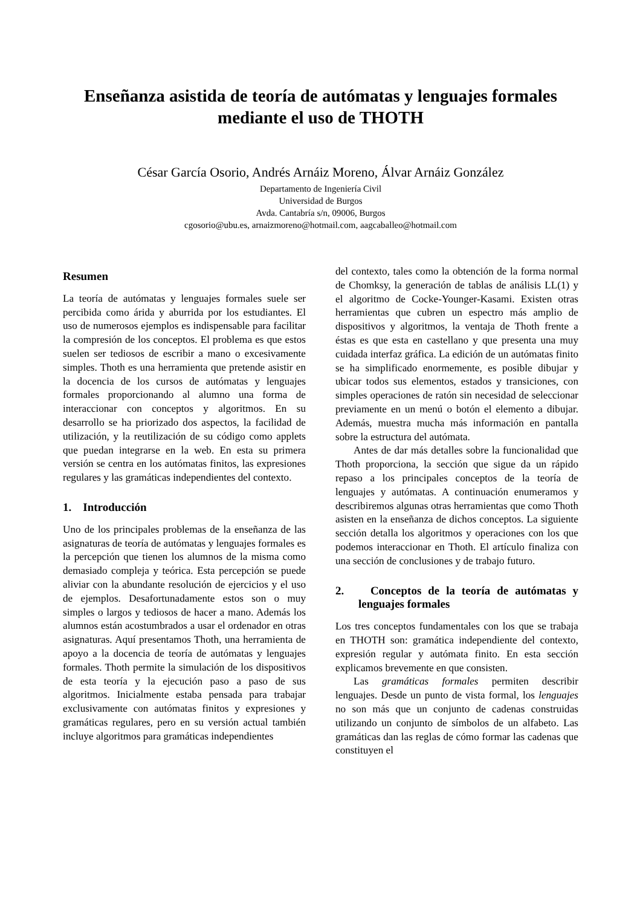Enseñanza asistida de teoría de autómatas y lenguajes formales
mediante el uso de THOTH
César García Osorio, Andrés Arnáiz Moreno, Álvar Arnáiz González
Departamento de Ingeniería Civil
Universidad de Burgos
Avda. Cantabría s/n, 09006, Burgos
cgosorio@ubu.es, arnaizmoreno@hotmail.com, aagcaballeo@hotmail.com
Resumen
La teoría de autómatas y lenguajes formales suele ser percibida como árida y aburrida por los estudiantes. El uso de numerosos ejemplos es indispensable para facilitar la compresión de los conceptos. El problema es que estos suelen ser tediosos de escribir a mano o excesivamente simples. Thoth es una herramienta que pretende asistir en la docencia de los cursos de autómatas y lenguajes formales proporcionando al alumno una forma de interaccionar con conceptos y algoritmos. En su desarrollo se ha priorizado dos aspectos, la facilidad de utilización, y la reutilización de su código como applets que puedan integrarse en la web. En esta su primera versión se centra en los autómatas finitos, las expresiones regulares y las gramáticas independientes del contexto.
1. Introducción
Uno de los principales problemas de la enseñanza de las asignaturas de teoría de autómatas y lenguajes formales es la percepción que tienen los alumnos de la misma como demasiado compleja y teórica. Esta percepción se puede aliviar con la abundante resolución de ejercicios y el uso de ejemplos. Desafortunadamente estos son o muy simples o largos y tediosos de hacer a mano. Además los alumnos están acostumbrados a usar el ordenador en otras asignaturas. Aquí presentamos Thoth, una herramienta de apoyo a la docencia de teoría de autómatas y lenguajes formales. Thoth permite la simulación de los dispositivos de esta teoría y la ejecución paso a paso de sus algoritmos. Inicialmente estaba pensada para trabajar exclusivamente con autómatas finitos y expresiones y gramáticas regulares, pero en su versión actual también incluye algoritmos para gramáticas independientes
del contexto, tales como la obtención de la forma normal de Chomksy, la generación de tablas de análisis LL(1) y el algoritmo de Cocke-Younger-Kasami. Existen otras herramientas que cubren un espectro más amplio de dispositivos y algoritmos, la ventaja de Thoth frente a éstas es que esta en castellano y que presenta una muy cuidada interfaz gráfica. La edición de un autómatas finito se ha simplificado enormemente, es posible dibujar y ubicar todos sus elementos, estados y transiciones, con simples operaciones de ratón sin necesidad de seleccionar previamente en un menú o botón el elemento a dibujar. Además, muestra mucha más información en pantalla sobre la estructura del autómata.
Antes de dar más detalles sobre la funcionalidad que Thoth proporciona, la sección que sigue da un rápido repaso a los principales conceptos de la teoría de lenguajes y autómatas. A continuación enumeramos y describiremos algunas otras herramientas que como Thoth asisten en la enseñanza de dichos conceptos. La siguiente sección detalla los algoritmos y operaciones con los que podemos interaccionar en Thoth. El artículo finaliza con una sección de conclusiones y de trabajo futuro.
2. Conceptos de la teoría de autómatas y lenguajes formales
Los tres conceptos fundamentales con los que se trabaja en THOTH son: gramática independiente del contexto, expresión regular y autómata finito. En esta sección explicamos brevemente en que consisten.
Las gramáticas formales permiten describir lenguajes. Desde un punto de vista formal, los lenguajes no son más que un conjunto de cadenas construidas utilizando un conjunto de símbolos de un alfabeto. Las gramáticas dan las reglas de cómo formar las cadenas que constituyen el